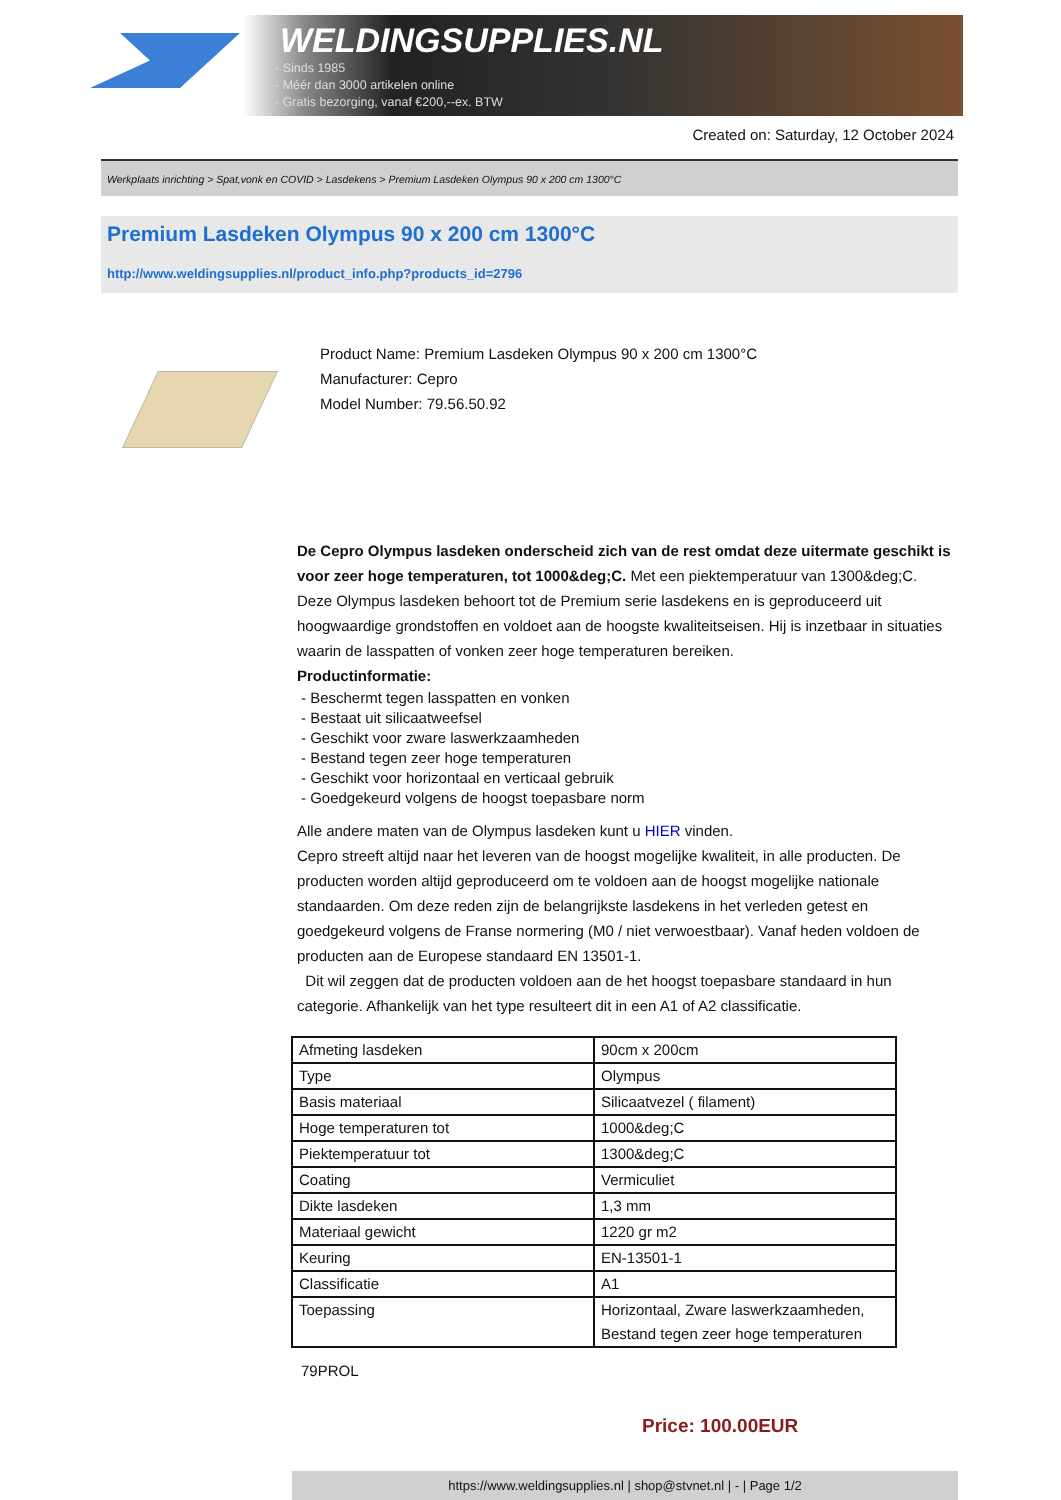WELDINGSUPPLIES.NL
- Sinds 1985
- Méér dan 3000 artikelen online
- Gratis bezorging, vanaf €200,--ex. BTW
Created on: Saturday, 12 October 2024
Werkplaats inrichting > Spat,vonk en COVID > Lasdekens > Premium Lasdeken Olympus 90 x 200 cm 1300°C
Premium Lasdeken Olympus 90 x 200 cm 1300°C
http://www.weldingsupplies.nl/product_info.php?products_id=2796
Product Name: Premium Lasdeken Olympus 90 x 200 cm 1300°C
Manufacturer: Cepro
Model Number: 79.56.50.92
De Cepro Olympus lasdeken onderscheid zich van de rest omdat deze uitermate geschikt is voor zeer hoge temperaturen, tot 1000&deg;C. Met een piektemperatuur van 1300&deg;C. Deze Olympus lasdeken behoort tot de Premium serie lasdekens en is geproduceerd uit hoogwaardige grondstoffen en voldoet aan de hoogste kwaliteitseisen. Hij is inzetbaar in situaties waarin de lasspatten of vonken zeer hoge temperaturen bereiken.
Productinformatie:
- Beschermt tegen lasspatten en vonken
- Bestaat uit silicaatweefsel
- Geschikt voor zware laswerkzaamheden
- Bestand tegen zeer hoge temperaturen
- Geschikt voor horizontaal en verticaal gebruik
- Goedgekeurd volgens de hoogst toepasbare norm
Alle andere maten van de Olympus lasdeken kunt u HIER vinden.
Cepro streeft altijd naar het leveren van de hoogst mogelijke kwaliteit, in alle producten. De producten worden altijd geproduceerd om te voldoen aan de hoogst mogelijke nationale standaarden. Om deze reden zijn de belangrijkste lasdekens in het verleden getest en goedgekeurd volgens de Franse normering (M0 / niet verwoestbaar). Vanaf heden voldoen de producten aan de Europese standaard EN 13501-1.
Dit wil zeggen dat de producten voldoen aan de het hoogst toepasbare standaard in hun categorie. Afhankelijk van het type resulteert dit in een A1 of A2 classificatie.
| Afmeting lasdeken | 90cm x 200cm |
| Type | Olympus |
| Basis materiaal | Silicaatvezel ( filament) |
| Hoge temperaturen tot | 1000&deg;C |
| Piektemperatuur tot | 1300&deg;C |
| Coating | Vermiculiet |
| Dikte lasdeken | 1,3 mm |
| Materiaal gewicht | 1220 gr m2 |
| Keuring | EN-13501-1 |
| Classificatie | A1 |
| Toepassing | Horizontaal, Zware laswerkzaamheden, Bestand tegen zeer hoge temperaturen |
79PROL
Price: 100.00EUR
https://www.weldingsupplies.nl | shop@stvnet.nl | - | Page 1/2